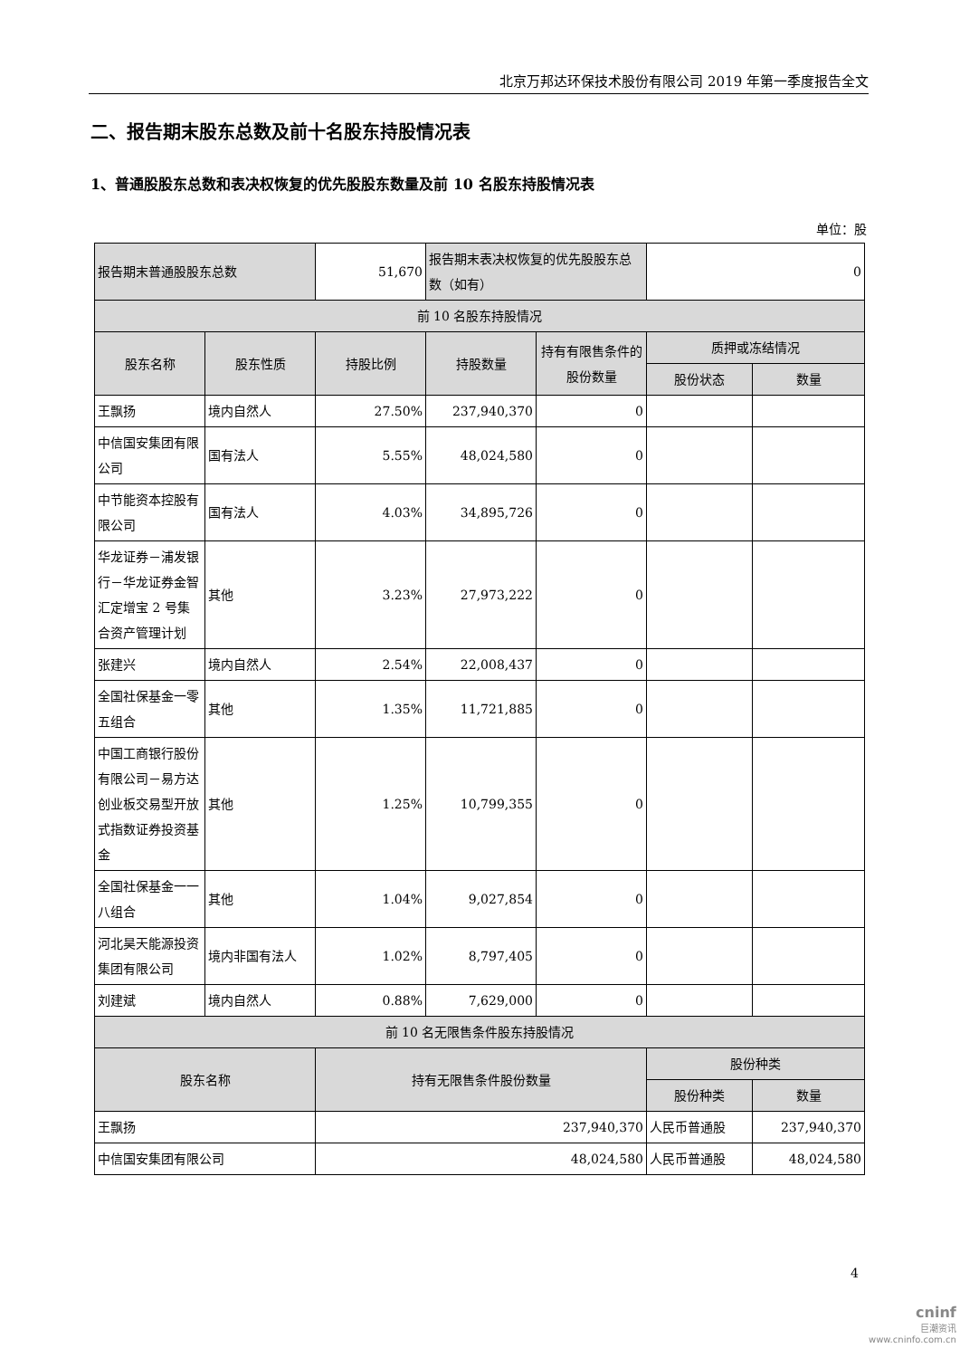北京万邦达环保技术股份有限公司 2019 年第一季度报告全文
二、报告期末股东总数及前十名股东持股情况表
1、普通股股东总数和表决权恢复的优先股股东数量及前 10 名股东持股情况表
单位：股
| 报告期末普通股股东总数 | | 51,670 | 报告期末表决权恢复的优先股股东总数（如有） | | 0 | |
| 前 10 名股东持股情况 | | | | | | |
| 股东名称 | 股东性质 | 持股比例 | 持股数量 | 持有有限售条件的股份数量 | 质押或冻结情况 | |
| | | | | | 股份状态 | 数量 |
| 王飘扬 | 境内自然人 | 27.50% | 237,940,370 | 0 | | |
| 中信国安集团有限公司 | 国有法人 | 5.55% | 48,024,580 | 0 | | |
| 中节能资本控股有限公司 | 国有法人 | 4.03% | 34,895,726 | 0 | | |
| 华龙证券－浦发银行－华龙证券金智汇定增宝 2 号集合资产管理计划 | 其他 | 3.23% | 27,973,222 | 0 | | |
| 张建兴 | 境内自然人 | 2.54% | 22,008,437 | 0 | | |
| 全国社保基金一零五组合 | 其他 | 1.35% | 11,721,885 | 0 | | |
| 中国工商银行股份有限公司－易方达创业板交易型开放式指数证券投资基金 | 其他 | 1.25% | 10,799,355 | 0 | | |
| 全国社保基金一一八组合 | 其他 | 1.04% | 9,027,854 | 0 | | |
| 河北昊天能源投资集团有限公司 | 境内非国有法人 | 1.02% | 8,797,405 | 0 | | |
| 刘建斌 | 境内自然人 | 0.88% | 7,629,000 | 0 | | |
| 前 10 名无限售条件股东持股情况 | | | | | | |
| 股东名称 | | 持有无限售条件股份数量 | | | 股份种类 | |
| | | | | | 股份种类 | 数量 |
| 王飘扬 | | 237,940,370 | | | 人民币普通股 | 237,940,370 |
| 中信国安集团有限公司 | | 48,024,580 | | | 人民币普通股 | 48,024,580 |
4
cninf
巨潮资讯
www.cninfo.com.cn